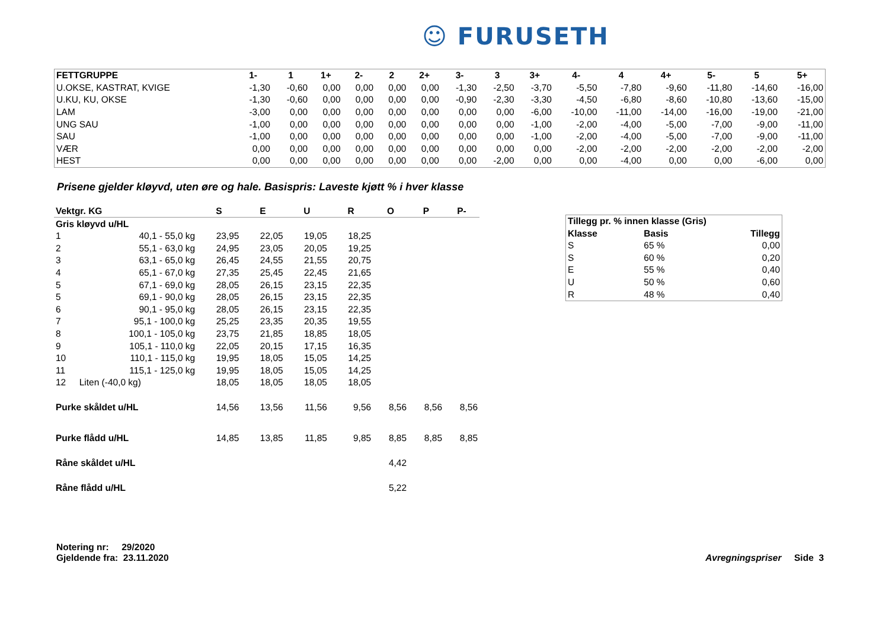☺ FURUSETH
| FETTGRUPPE | 1- | 1 | 1+ | 2- | 2 | 2+ | 3- | 3 | 3+ | 4- | 4 | 4+ | 5- | 5 | 5+ |
| --- | --- | --- | --- | --- | --- | --- | --- | --- | --- | --- | --- | --- | --- | --- | --- |
| U.OKSE, KASTRAT, KVIGE | -1,30 | -0,60 | 0,00 | 0,00 | 0,00 | 0,00 | -1,30 | -2,50 | -3,70 | -5,50 | -7,80 | -9,60 | -11,80 | -14,60 | -16,00 |
| U.KU, KU, OKSE | -1,30 | -0,60 | 0,00 | 0,00 | 0,00 | 0,00 | -0,90 | -2,30 | -3,30 | -4,50 | -6,80 | -8,60 | -10,80 | -13,60 | -15,00 |
| LAM | -3,00 | 0,00 | 0,00 | 0,00 | 0,00 | 0,00 | 0,00 | 0,00 | -6,00 | -10,00 | -11,00 | -14,00 | -16,00 | -19,00 | -21,00 |
| UNG SAU | -1,00 | 0,00 | 0,00 | 0,00 | 0,00 | 0,00 | 0,00 | 0,00 | -1,00 | -2,00 | -4,00 | -5,00 | -7,00 | -9,00 | -11,00 |
| SAU | -1,00 | 0,00 | 0,00 | 0,00 | 0,00 | 0,00 | 0,00 | 0,00 | -1,00 | -2,00 | -4,00 | -5,00 | -7,00 | -9,00 | -11,00 |
| VÆR | 0,00 | 0,00 | 0,00 | 0,00 | 0,00 | 0,00 | 0,00 | 0,00 | 0,00 | -2,00 | -2,00 | -2,00 | -2,00 | -2,00 | -2,00 |
| HEST | 0,00 | 0,00 | 0,00 | 0,00 | 0,00 | 0,00 | 0,00 | -2,00 | 0,00 | 0,00 | -4,00 | 0,00 | 0,00 | -6,00 | 0,00 |
Prisene gjelder kløyvd, uten øre og hale. Basispris: Laveste kjøtt % i hver klasse
| Vektgr. KG | | S | E | U | R | O | P | P- |
| --- | --- | --- | --- | --- | --- | --- | --- | --- |
| Gris kløyvd u/HL | | | | | | | | |
| 1 | 40,1 - 55,0 kg | 23,95 | 22,05 | 19,05 | 18,25 | | | |
| 2 | 55,1 - 63,0 kg | 24,95 | 23,05 | 20,05 | 19,25 | | | |
| 3 | 63,1 - 65,0 kg | 26,45 | 24,55 | 21,55 | 20,75 | | | |
| 4 | 65,1 - 67,0 kg | 27,35 | 25,45 | 22,45 | 21,65 | | | |
| 5 | 67,1 - 69,0 kg | 28,05 | 26,15 | 23,15 | 22,35 | | | |
| 5 | 69,1 - 90,0 kg | 28,05 | 26,15 | 23,15 | 22,35 | | | |
| 6 | 90,1 - 95,0 kg | 28,05 | 26,15 | 23,15 | 22,35 | | | |
| 7 | 95,1 - 100,0 kg | 25,25 | 23,35 | 20,35 | 19,55 | | | |
| 8 | 100,1 - 105,0 kg | 23,75 | 21,85 | 18,85 | 18,05 | | | |
| 9 | 105,1 - 110,0 kg | 22,05 | 20,15 | 17,15 | 16,35 | | | |
| 10 | 110,1 - 115,0 kg | 19,95 | 18,05 | 15,05 | 14,25 | | | |
| 11 | 115,1 - 125,0 kg | 19,95 | 18,05 | 15,05 | 14,25 | | | |
| 12 | Liten (-40,0 kg) | 18,05 | 18,05 | 18,05 | 18,05 | | | |
| Purke skåldet u/HL | | 14,56 | 13,56 | 11,56 | 9,56 | 8,56 | 8,56 | 8,56 |
| Purke flådd u/HL | | 14,85 | 13,85 | 11,85 | 9,85 | 8,85 | 8,85 | 8,85 |
| Råne skåldet u/HL | | | | | | 4,42 | | |
| Råne flådd u/HL | | | | | | 5,22 | | |
| Tillegg pr. % innen klasse (Gris) | | |
| Klasse | Basis | Tillegg |
| S | 65 % | 0,00 |
| S | 60 % | 0,20 |
| E | 55 % | 0,40 |
| U | 50 % | 0,60 |
| R | 48 % | 0,40 |
Notering nr: 29/2020
Gjeldende fra: 23.11.2020
Avregningspriser Side 3